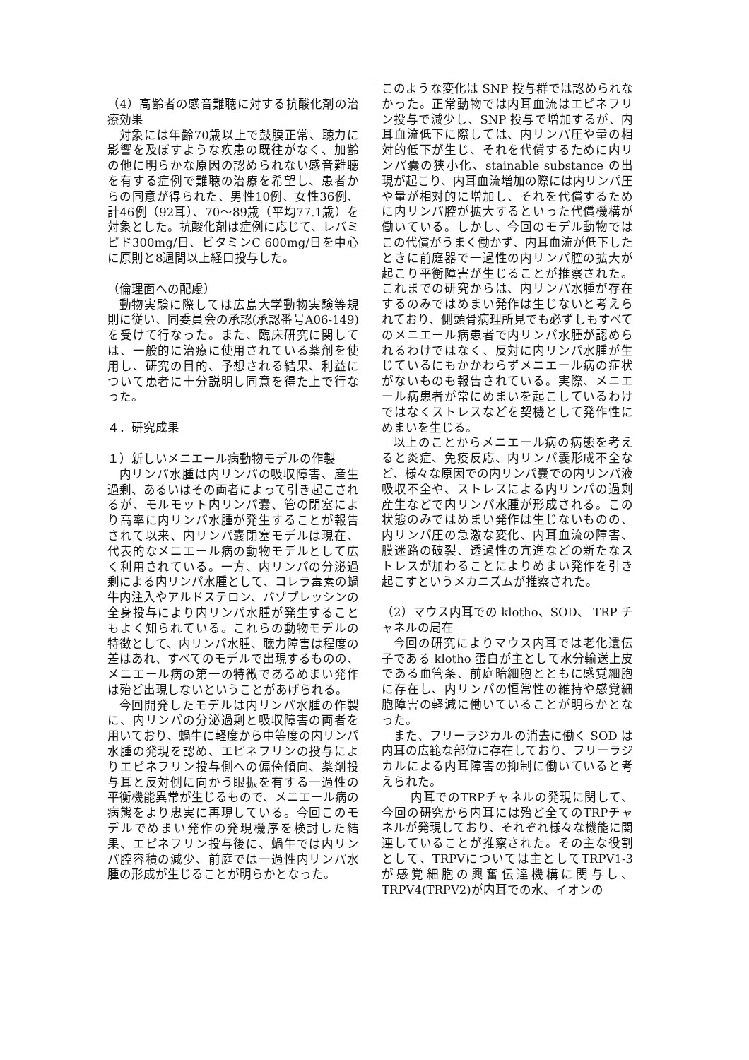（4）高齢者の感音難聴に対する抗酸化剤の治療効果
対象には年齢70歳以上で鼓膜正常、聴力に影響を及ぼすような疾患の既往がなく、加齢の他に明らかな原因の認められない感音難聴を有する症例で難聴の治療を希望し、患者からの同意が得られた、男性10例、女性36例、計46例（92耳）、70～89歳（平均77.1歳）を対象とした。抗酸化剤は症例に応じて、レバミピド300mg/日、ビタミンC 600mg/日を中心に原則と8週間以上経口投与した。
（倫理面への配慮）
動物実験に際しては広島大学動物実験等規則に従い、同委員会の承認(承認番号A06-149)を受けて行なった。また、臨床研究に関しては、一般的に治療に使用されている薬剤を使用し、研究の目的、予想される結果、利益について患者に十分説明し同意を得た上で行なった。
４．研究成果
１）新しいメニエール病動物モデルの作製
内リンパ水腫は内リンパの吸収障害、産生過剰、あるいはその両者によって引き起こされるが、モルモット内リンパ嚢、管の閉塞により高率に内リンパ水腫が発生することが報告されて以来、内リンパ嚢閉塞モデルは現在、代表的なメニエール病の動物モデルとして広く利用されている。一方、内リンパの分泌過剰による内リンパ水腫として、コレラ毒素の蝸牛内注入やアルドステロン、バゾプレッシンの全身投与により内リンパ水腫が発生することもよく知られている。これらの動物モデルの特徴として、内リンパ水腫、聴力障害は程度の差はあれ、すべてのモデルで出現するものの、メニエール病の第一の特徴であるめまい発作は殆ど出現しないということがあげられる。
今回開発したモデルは内リンパ水腫の作製に、内リンパの分泌過剰と吸収障害の両者を用いており、蝸牛に軽度から中等度の内リンパ水腫の発現を認め、エピネフリンの投与によりエピネフリン投与側への偏倚傾向、薬剤投与耳と反対側に向かう眼振を有する一過性の平衡機能異常が生じるもので、メニエール病の病態をより忠実に再現している。今回このモデルでめまい発作の発現機序を検討した結果、エピネフリン投与後に、蝸牛では内リンパ腔容積の減少、前庭では一過性内リンパ水腫の形成が生じることが明らかとなった。
このような変化は SNP 投与群では認められなかった。正常動物では内耳血流はエピネフリン投与で減少し、SNP 投与で増加するが、内耳血流低下に際しては、内リンパ圧や量の相対的低下が生じ、それを代償するために内リンパ嚢の狭小化、stainable substance の出現が起こり、内耳血流増加の際には内リンパ圧や量が相対的に増加し、それを代償するために内リンパ腔が拡大するといった代償機構が働いている。しかし、今回のモデル動物ではこの代償がうまく働かず、内耳血流が低下したときに前庭器で一過性の内リンパ腔の拡大が起こり平衡障害が生じることが推察された。これまでの研究からは、内リンパ水腫が存在するのみではめまい発作は生じないと考えられており、側頭骨病理所見でも必ずしもすべてのメニエール病患者で内リンパ水腫が認められるわけではなく、反対に内リンパ水腫が生じているにもかかわらずメニエール病の症状がないものも報告されている。実際、メニエール病患者が常にめまいを起こしているわけではなくストレスなどを契機として発作性にめまいを生じる。
以上のことからメニエール病の病態を考えると炎症、免疫反応、内リンパ嚢形成不全など、様々な原因での内リンパ嚢での内リンパ液吸収不全や、ストレスによる内リンパの過剰産生などで内リンパ水腫が形成される。この状態のみではめまい発作は生じないものの、内リンパ圧の急激な変化、内耳血流の障害、膜迷路の破裂、透過性の亢進などの新たなストレスが加わることによりめまい発作を引き起こすというメカニズムが推察された。
（2）マウス内耳での klotho、SOD、 TRP チャネルの局在
今回の研究によりマウス内耳では老化遺伝子である klotho 蛋白が主として水分輸送上皮である血管条、前庭暗細胞とともに感覚細胞に存在し、内リンパの恒常性の維持や感覚細胞障害の軽減に働いていることが明らかとなった。
また、フリーラジカルの消去に働く SOD は内耳の広範な部位に存在しており、フリーラジカルによる内耳障害の抑制に働いていると考えられた。
内耳でのTRPチャネルの発現に関して、今回の研究から内耳には殆ど全てのTRPチャネルが発現しており、それぞれ様々な機能に関連していることが推察された。その主な役割として、TRPVについては主としてTRPV1-3が感覚細胞の興奮伝達機構に関与し、TRPV4(TRPV2)が内耳での水、イオンの